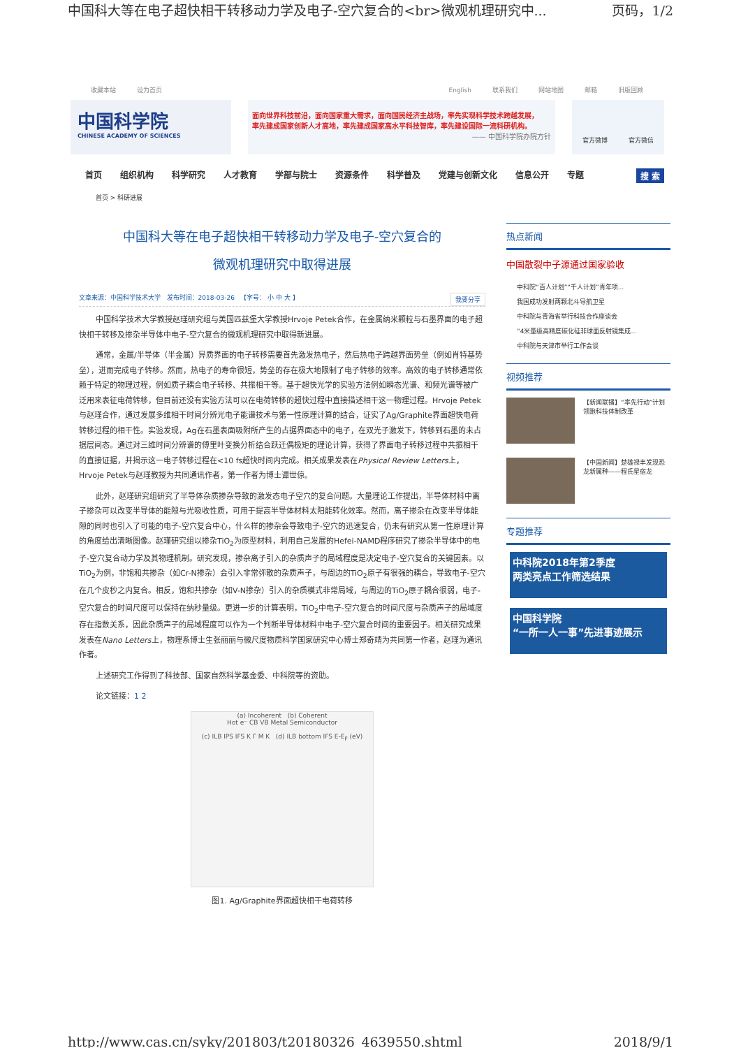中国科大等在电子超快相干转移动力学及电子-空穴复合的<br>微观机理研究中... 页码，1/2
收藏本站 设为首页 English 联系我们 网站地图 邮箱 旧版回顾
中国科学院
CHINESE ACADEMY OF SCIENCES
面向世界科技前沿，面向国家重大需求，面向国民经济主战场，率先实现科学技术跨越发展，
率先建成国家创新人才高地，率先建成国家高水平科技智库，率先建设国际一流科研机构。
—— 中国科学院办院方针
官方微博 官方微信
首页 组织机构 科学研究 人才教育 学部与院士 资源条件 科学普及 党建与创新文化 信息公开 专题 搜 索
首页 > 科研进展
中国科大等在电子超快相干转移动力学及电子-空穴复合的
微观机理研究中取得进展
文章来源：中国科学技术大学 发布时间：2018-03-26 【字号： 小 中 大 】 我要分享
中国科学技术大学教授赵瑾研究组与美国匹兹堡大学教授Hrvoje Petek合作，在金属纳米颗粒与石墨界面的电子超快相干转移及掺杂半导体中电子-空穴复合的微观机理研究中取得新进展。
通常，金属/半导体（半金属）异质界面的电子转移需要首先激发热电子，然后热电子跨越界面势垒（例如肖特基势垒），进而完成电子转移。然而，热电子的寿命很短，势垒的存在极大地限制了电子转移的效率。高效的电子转移通常依赖于特定的物理过程，例如质子耦合电子转移、共振相干等。基于超快光学的实验方法例如瞬态光谱、和频光谱等被广泛用来表征电荷转移，但目前还没有实验方法可以在电荷转移的超快过程中直接描述相干这一物理过程。Hrvoje Petek与赵瑾合作，通过发展多维相干时间分辨光电子能谱技术与第一性原理计算的结合，证实了Ag/Graphite界面超快电荷转移过程的相干性。实验发现，Ag在石墨表面吸附所产生的占据界面态中的电子，在双光子激发下，转移到石墨的未占据层间态。通过对三维时间分辨谱的傅里叶变换分析结合跃迁偶极矩的理论计算，获得了界面电子转移过程中共振相干的直接证据，并揭示这一电子转移过程在<10 fs超快时间内完成。相关成果发表在Physical Review Letters上，Hrvoje Petek与赵瑾教授为共同通讯作者，第一作者为博士谭世倞。
此外，赵瑾研究组研究了半导体杂质掺杂导致的激发态电子空穴的复合问题。大量理论工作提出，半导体材料中离子掺杂可以改变半导体的能隙与光吸收性质，可用于提高半导体材料太阳能转化效率。然而，离子掺杂在改变半导体能隙的同时也引入了可能的电子-空穴复合中心，什么样的掺杂会导致电子-空穴的迅速复合，仍未有研究从第一性原理计算的角度给出清晰图像。赵瑾研究组以掺杂TiO<sub>2</sub>为原型材料，利用自己发展的Hefei-NAMD程序研究了掺杂半导体中的电子-空穴复合动力学及其物理机制。研究发现，掺杂离子引入的杂质声子的局域程度是决定电子-空穴复合的关键因素。以TiO<sub>2</sub>为例，非饱和共掺杂（如Cr-N掺杂）会引入非常弥散的杂质声子，与周边的TiO<sub>2</sub>原子有很强的耦合，导致电子-空穴在几个皮秒之内复合。相反，饱和共掺杂（如V-N掺杂）引入的杂质模式非常局域，与周边的TiO<sub>2</sub>原子耦合很弱，电子-空穴复合的时间尺度可以保持在纳秒量级。更进一步的计算表明，TiO<sub>2</sub>中电子-空穴复合的时间尺度与杂质声子的局域度存在指数关系，因此杂质声子的局域程度可以作为一个判断半导体材料中电子-空穴复合时间的重要因子。相关研究成果发表在Nano Letters上，物理系博士生张丽丽与微尺度物质科学国家研究中心博士郑奇靖为共同第一作者，赵瑾为通讯作者。
上述研究工作得到了科技部、国家自然科学基金委、中科院等的资助。
论文链接：1 2
(a) Incoherent (b) Coherent
Hot e⁻ CB VB Metal Semiconductor
(c) ILB IPS IFS K Γ M K (d) ILB bottom IFS E-E<sub>F</sub> (eV)
图1. Ag/Graphite界面超快相干电荷转移
热点新闻
中国散裂中子源通过国家验收
中科院“百人计划”“千人计划”青年项...
我国成功发射两颗北斗导航卫星
中科院与青海省举行科技合作座谈会
“4米量级高精度碳化硅非球面反射镜集成...
中科院与天津市举行工作会谈
视频推荐
【新闻联播】“率先行动”计划 领跑科技体制改革
【中国新闻】楚雄禄丰发现恐龙新属种——程氏星宿龙
专题推荐
中科院2018年第2季度
两类亮点工作筛选结果
中国科学院
“一所一人一事”先进事迹展示
http://www.cas.cn/syky/201803/t20180326_4639550.shtml 2018/9/1